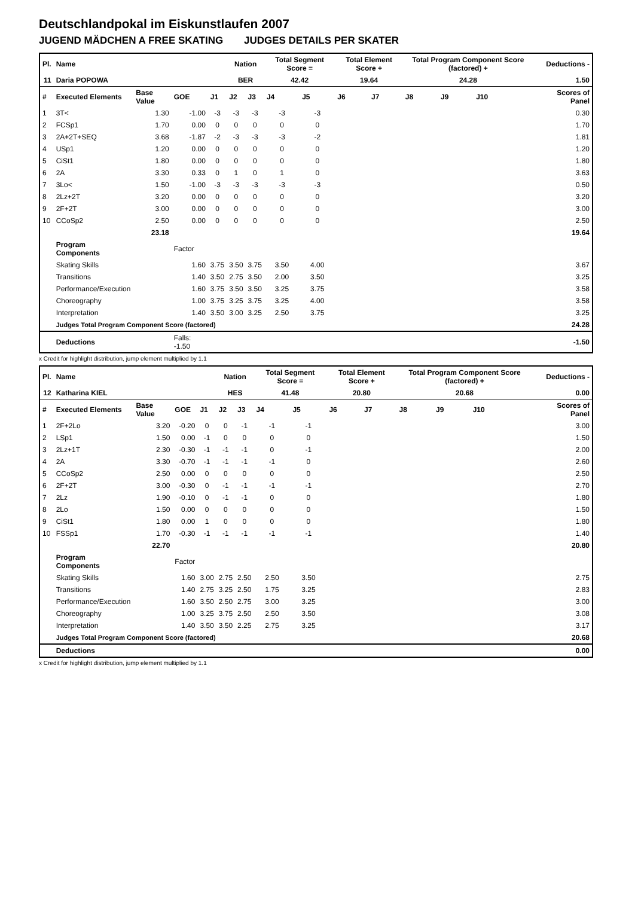Deutschlandpokal im Eiskunstlaufen 2007
JUGEND MÄDCHEN A FREE SKATING JUDGES DETAILS PER SKATER
| Pl. | Name | | | | Nation | | Total Segment Score = | | Total Element Score + | | Total Program Component Score (factored) + | | | | Deductions - | |
| 11 | Daria POPOWA | | | | BER | | 42.42 | | 19.64 | | 24.28 | | | | 1.50 | |
| # | Executed Elements | Base Value | GOE | J1 | J2 | J3 | J4 | J5 | J6 | J7 | J8 | J9 | J10 | | | Scores of Panel |
| 1 | 3T< | 1.30 | -1.00 | -3 | -3 | -3 | -3 | -3 | | | | | | | | 0.30 |
| 2 | FCSp1 | 1.70 | 0.00 | 0 | 0 | 0 | 0 | 0 | | | | | | | | 1.70 |
| 3 | 2A+2T+SEQ | 3.68 | -1.87 | -2 | -3 | -3 | -3 | -2 | | | | | | | | 1.81 |
| 4 | USp1 | 1.20 | 0.00 | 0 | 0 | 0 | 0 | 0 | | | | | | | | 1.20 |
| 5 | CiSt1 | 1.80 | 0.00 | 0 | 0 | 0 | 0 | 0 | | | | | | | | 1.80 |
| 6 | 2A | 3.30 | 0.33 | 0 | 1 | 0 | 1 | 0 | | | | | | | | 3.63 |
| 7 | 3Lo< | 1.50 | -1.00 | -3 | -3 | -3 | -3 | -3 | | | | | | | | 0.50 |
| 8 | 2Lz+2T | 3.20 | 0.00 | 0 | 0 | 0 | 0 | 0 | | | | | | | | 3.20 |
| 9 | 2F+2T | 3.00 | 0.00 | 0 | 0 | 0 | 0 | 0 | | | | | | | | 3.00 |
| 10 | CCoSp2 | 2.50 | 0.00 | 0 | 0 | 0 | 0 | 0 | | | | | | | | 2.50 |
| | | 23.18 | | | | | | | | | | | | | | 19.64 |
| | Program Components | | Factor | | | | | | | | | | | | | |
| | Skating Skills | | 1.60 | 3.75 | 3.50 | 3.75 | 3.50 | 4.00 | | | | | | | | 3.67 |
| | Transitions | | 1.40 | 3.50 | 2.75 | 3.50 | 2.00 | 3.50 | | | | | | | | 3.25 |
| | Performance/Execution | | 1.60 | 3.75 | 3.50 | 3.50 | 3.25 | 3.75 | | | | | | | | 3.58 |
| | Choreography | | 1.00 | 3.75 | 3.25 | 3.75 | 3.25 | 4.00 | | | | | | | | 3.58 |
| | Interpretation | | 1.40 | 3.50 | 3.00 | 3.25 | 2.50 | 3.75 | | | | | | | | 3.25 |
| | Judges Total Program Component Score (factored) | | | | | | | | | | | | | | | 24.28 |
| | Deductions | | Falls: -1.50 | | | | | | | | | | | | | -1.50 |
x Credit for highlight distribution, jump element multiplied by 1.1
| Pl. | Name | | | | Nation | | Total Segment Score = | | Total Element Score + | | Total Program Component Score (factored) + | | | | Deductions - | |
| 12 | Katharina KIEL | | | | HES | | 41.48 | | 20.80 | | 20.68 | | | | 0.00 | |
| # | Executed Elements | Base Value | GOE | J1 | J2 | J3 | J4 | J5 | J6 | J7 | J8 | J9 | J10 | | | Scores of Panel |
| 1 | 2F+2Lo | 3.20 | -0.20 | 0 | 0 | -1 | -1 | -1 | | | | | | | | 3.00 |
| 2 | LSp1 | 1.50 | 0.00 | -1 | 0 | 0 | 0 | 0 | | | | | | | | 1.50 |
| 3 | 2Lz+1T | 2.30 | -0.30 | -1 | -1 | -1 | 0 | -1 | | | | | | | | 2.00 |
| 4 | 2A | 3.30 | -0.70 | -1 | -1 | -1 | -1 | 0 | | | | | | | | 2.60 |
| 5 | CCoSp2 | 2.50 | 0.00 | 0 | 0 | 0 | 0 | 0 | | | | | | | | 2.50 |
| 6 | 2F+2T | 3.00 | -0.30 | 0 | -1 | -1 | -1 | -1 | | | | | | | | 2.70 |
| 7 | 2Lz | 1.90 | -0.10 | 0 | -1 | -1 | 0 | 0 | | | | | | | | 1.80 |
| 8 | 2Lo | 1.50 | 0.00 | 0 | 0 | 0 | 0 | 0 | | | | | | | | 1.50 |
| 9 | CiSt1 | 1.80 | 0.00 | 1 | 0 | 0 | 0 | 0 | | | | | | | | 1.80 |
| 10 | FSSp1 | 1.70 | -0.30 | -1 | -1 | -1 | -1 | -1 | | | | | | | | 1.40 |
| | | 22.70 | | | | | | | | | | | | | | 20.80 |
| | Program Components | | Factor | | | | | | | | | | | | | |
| | Skating Skills | | 1.60 | 3.00 | 2.75 | 2.50 | 2.50 | 3.50 | | | | | | | | 2.75 |
| | Transitions | | 1.40 | 2.75 | 3.25 | 2.50 | 1.75 | 3.25 | | | | | | | | 2.83 |
| | Performance/Execution | | 1.60 | 3.50 | 2.50 | 2.75 | 3.00 | 3.25 | | | | | | | | 3.00 |
| | Choreography | | 1.00 | 3.25 | 3.75 | 2.50 | 2.50 | 3.50 | | | | | | | | 3.08 |
| | Interpretation | | 1.40 | 3.50 | 3.50 | 2.25 | 2.75 | 3.25 | | | | | | | | 3.17 |
| | Judges Total Program Component Score (factored) | | | | | | | | | | | | | | | 20.68 |
| | Deductions | | | | | | | | | | | | | | | 0.00 |
x Credit for highlight distribution, jump element multiplied by 1.1